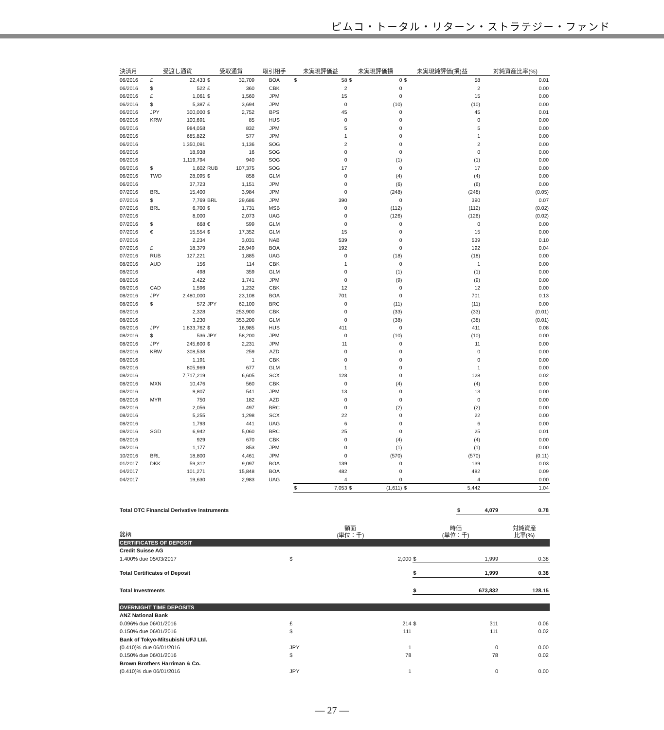ピムコ・トータル・リターン・ストラテジー・ファンド
| 決済月 | 受渡し通貨 | | 受取通貨 | | 取引相手 | 未実現評価益 | | 未実現評価損 | | 未実現純評価(損)益 | | 対純資産比率(%) |
| --- | --- | --- | --- | --- | --- | --- | --- | --- | --- | --- | --- | --- |
| 06/2016 | £ | 22,433 | $ | 32,709 | BOA | $ | 58 | $ | 0 | $ | 58 | 0.01 |
| 06/2016 | $ | 522 | £ | 360 | CBK | | 2 | | 0 | | 2 | 0.00 |
| 06/2016 | £ | 1,061 | $ | 1,560 | JPM | | 15 | | 0 | | 15 | 0.00 |
| 06/2016 | $ | 5,387 | £ | 3,694 | JPM | | 0 | | (10) | | (10) | 0.00 |
| 06/2016 | JPY | 300,000 | $ | 2,752 | BPS | | 45 | | 0 | | 45 | 0.01 |
| 06/2016 | KRW | 100,691 | | 85 | HUS | | 0 | | 0 | | 0 | 0.00 |
| 06/2016 | | 984,058 | | 832 | JPM | | 5 | | 0 | | 5 | 0.00 |
| 06/2016 | | 685,822 | | 577 | JPM | | 1 | | 0 | | 1 | 0.00 |
| 06/2016 | | 1,350,091 | | 1,136 | SOG | | 2 | | 0 | | 2 | 0.00 |
| 06/2016 | | 18,938 | | 16 | SOG | | 0 | | 0 | | 0 | 0.00 |
| 06/2016 | | 1,119,794 | | 940 | SOG | | 0 | | (1) | | (1) | 0.00 |
| 06/2016 | $ | 1,602 | RUB | 107,375 | SOG | | 17 | | 0 | | 17 | 0.00 |
| 06/2016 | TWD | 28,095 | $ | 858 | GLM | | 0 | | (4) | | (4) | 0.00 |
| 06/2016 | | 37,723 | | 1,151 | JPM | | 0 | | (6) | | (6) | 0.00 |
| 07/2016 | BRL | 15,400 | | 3,984 | JPM | | 0 | | (248) | | (248) | (0.05) |
| 07/2016 | $ | 7,769 | BRL | 29,686 | JPM | | 390 | | 0 | | 390 | 0.07 |
| 07/2016 | BRL | 6,700 | $ | 1,731 | MSB | | 0 | | (112) | | (112) | (0.02) |
| 07/2016 | | 8,000 | | 2,073 | UAG | | 0 | | (126) | | (126) | (0.02) |
| 07/2016 | $ | 668 | € | 599 | GLM | | 0 | | 0 | | 0 | 0.00 |
| 07/2016 | € | 15,554 | $ | 17,352 | GLM | | 15 | | 0 | | 15 | 0.00 |
| 07/2016 | | 2,234 | | 3,031 | NAB | | 539 | | 0 | | 539 | 0.10 |
| 07/2016 | £ | 18,379 | | 26,949 | BOA | | 192 | | 0 | | 192 | 0.04 |
| 07/2016 | RUB | 127,221 | | 1,885 | UAG | | 0 | | (18) | | (18) | 0.00 |
| 08/2016 | AUD | 156 | | 114 | CBK | | 1 | | 0 | | 1 | 0.00 |
| 08/2016 | | 498 | | 359 | GLM | | 0 | | (1) | | (1) | 0.00 |
| 08/2016 | | 2,422 | | 1,741 | JPM | | 0 | | (9) | | (9) | 0.00 |
| 08/2016 | CAD | 1,596 | | 1,232 | CBK | | 12 | | 0 | | 12 | 0.00 |
| 08/2016 | JPY | 2,480,000 | | 23,108 | BOA | | 701 | | 0 | | 701 | 0.13 |
| 08/2016 | $ | 572 | JPY | 62,100 | BRC | | 0 | | (11) | | (11) | 0.00 |
| 08/2016 | | 2,328 | | 253,900 | CBK | | 0 | | (33) | | (33) | (0.01) |
| 08/2016 | | 3,230 | | 353,200 | GLM | | 0 | | (38) | | (38) | (0.01) |
| 08/2016 | JPY | 1,833,762 | $ | 16,985 | HUS | | 411 | | 0 | | 411 | 0.08 |
| 08/2016 | $ | 536 | JPY | 58,200 | JPM | | 0 | | (10) | | (10) | 0.00 |
| 08/2016 | JPY | 245,600 | $ | 2,231 | JPM | | 11 | | 0 | | 11 | 0.00 |
| 08/2016 | KRW | 308,538 | | 259 | AZD | | 0 | | 0 | | 0 | 0.00 |
| 08/2016 | | 1,191 | | 1 | CBK | | 0 | | 0 | | 0 | 0.00 |
| 08/2016 | | 805,969 | | 677 | GLM | | 1 | | 0 | | 1 | 0.00 |
| 08/2016 | | 7,717,219 | | 6,605 | SCX | | 128 | | 0 | | 128 | 0.02 |
| 08/2016 | MXN | 10,476 | | 560 | CBK | | 0 | | (4) | | (4) | 0.00 |
| 08/2016 | | 9,807 | | 541 | JPM | | 13 | | 0 | | 13 | 0.00 |
| 08/2016 | MYR | 750 | | 182 | AZD | | 0 | | 0 | | 0 | 0.00 |
| 08/2016 | | 2,056 | | 497 | BRC | | 0 | | (2) | | (2) | 0.00 |
| 08/2016 | | 5,255 | | 1,298 | SCX | | 22 | | 0 | | 22 | 0.00 |
| 08/2016 | | 1,793 | | 441 | UAG | | 6 | | 0 | | 6 | 0.00 |
| 08/2016 | SGD | 6,942 | | 5,060 | BRC | | 25 | | 0 | | 25 | 0.01 |
| 08/2016 | | 929 | | 670 | CBK | | 0 | | (4) | | (4) | 0.00 |
| 08/2016 | | 1,177 | | 853 | JPM | | 0 | | (1) | | (1) | 0.00 |
| 10/2016 | BRL | 18,800 | | 4,461 | JPM | | 0 | | (570) | | (570) | (0.11) |
| 01/2017 | DKK | 59,312 | | 9,097 | BOA | | 139 | | 0 | | 139 | 0.03 |
| 04/2017 | | 101,271 | | 15,848 | BOA | | 482 | | 0 | | 482 | 0.09 |
| 04/2017 | | 19,630 | | 2,983 | UAG | | 4 | | 0 | | 4 | 0.00 |
| | | | | | | $ | 7,053 | $ | (1,611) | $ | 5,442 | 1.04 |
| Total OTC Financial Derivative Instruments | | | $ | 4,079 | 0.78 |
| 銘柄 | 額面 (単位：千) | | 時価 (単位：千) | | 対純資産 比率(%) |
| CERTIFICATES OF DEPOSIT | | | | | |
| Credit Suisse AG | | | | | |
| 1.400% due 05/03/2017 | $ | 2,000 | $ | 1,999 | 0.38 |
| Total Certificates of Deposit | | | $ | 1,999 | 0.38 |
| Total Investments | | | $ | 673,832 | 128.15 |
| OVERNIGHT TIME DEPOSITS | | | | | |
| ANZ National Bank | | | | | |
| 0.096% due 06/01/2016 | £ | 214 | $ | 311 | 0.06 |
| 0.150% due 06/01/2016 | $ | 111 | | 111 | 0.02 |
| Bank of Tokyo-Mitsubishi UFJ Ltd. | | | | | |
| (0.410)% due 06/01/2016 | JPY | 1 | | 0 | 0.00 |
| 0.150% due 06/01/2016 | $ | 78 | | 78 | 0.02 |
| Brown Brothers Harriman & Co. | | | | | |
| (0.410)% due 06/01/2016 | JPY | 1 | | 0 | 0.00 |
— 27 —